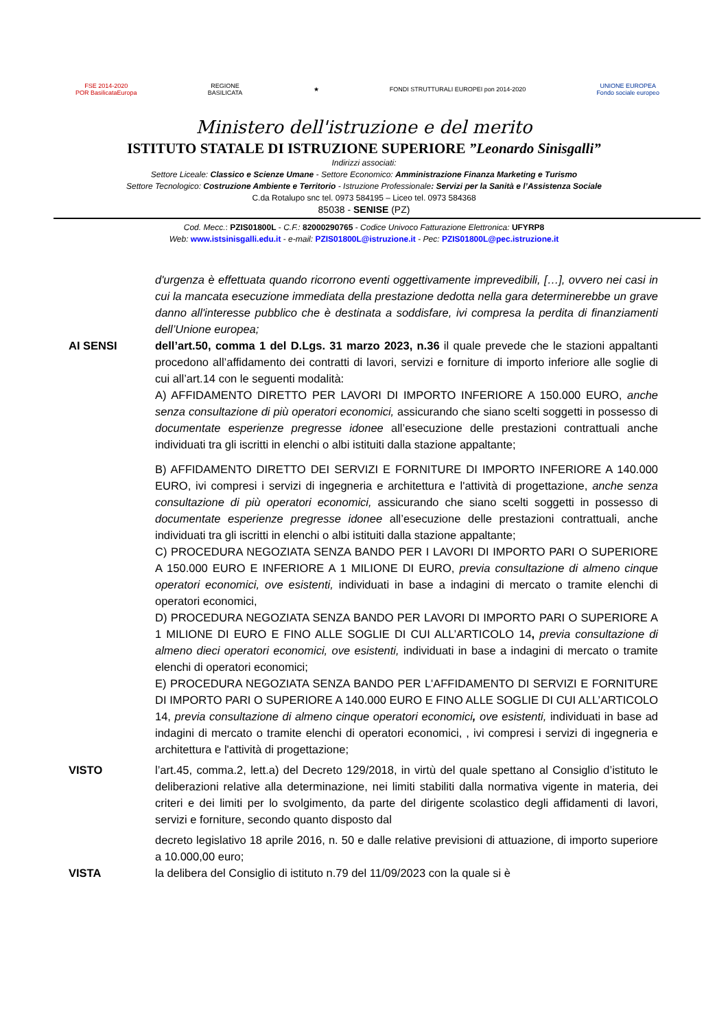FSE 2014-2020
POR BasilicataEuropa
REGIONE
BASILICATA
★
FONDI STRUTTURALI EUROPEI pon 2014-2020
UNIONE EUROPEA
Fondo sociale europeo
Ministero dell'istruzione e del merito
ISTITUTO STATALE DI ISTRUZIONE SUPERIORE ”Leonardo Sinisgalli”
Indirizzi associati:
Settore Liceale: Classico e Scienze Umane - Settore Economico: Amministrazione Finanza Marketing e Turismo
Settore Tecnologico: Costruzione Ambiente e Territorio - Istruzione Professionale: Servizi per la Sanità e l’Assistenza Sociale
C.da Rotalupo snc tel. 0973 584195 – Liceo tel. 0973 584368
85038 - SENISE (PZ)
Cod. Mecc.: PZIS01800L - C.F.: 82000290765 - Codice Univoco Fatturazione Elettronica: UFYRP8
Web: www.istsinisgalli.edu.it - e-mail: PZIS01800L@istruzione.it - Pec: PZIS01800L@pec.istruzione.it
d'urgenza è effettuata quando ricorrono eventi oggettivamente imprevedibili, […], ovvero nei casi in cui la mancata esecuzione immediata della prestazione dedotta nella gara determinerebbe un grave danno all'interesse pubblico che è destinata a soddisfare, ivi compresa la perdita di finanziamenti dell’Unione europea;
AI SENSI dell’art.50, comma 1 del D.Lgs. 31 marzo 2023, n.36 il quale prevede che le stazioni appaltanti procedono all’affidamento dei contratti di lavori, servizi e forniture di importo inferiore alle soglie di cui all’art.14 con le seguenti modalità:
A) AFFIDAMENTO DIRETTO PER LAVORI DI IMPORTO INFERIORE A 150.000 EURO, anche senza consultazione di più operatori economici, assicurando che siano scelti soggetti in possesso di documentate esperienze pregresse idonee all’esecuzione delle prestazioni contrattuali anche individuati tra gli iscritti in elenchi o albi istituiti dalla stazione appaltante;
B) AFFIDAMENTO DIRETTO DEI SERVIZI E FORNITURE DI IMPORTO INFERIORE A 140.000 EURO, ivi compresi i servizi di ingegneria e architettura e l'attività di progettazione, anche senza consultazione di più operatori economici, assicurando che siano scelti soggetti in possesso di documentate esperienze pregresse idonee all’esecuzione delle prestazioni contrattuali, anche individuati tra gli iscritti in elenchi o albi istituiti dalla stazione appaltante;
C) PROCEDURA NEGOZIATA SENZA BANDO PER I LAVORI DI IMPORTO PARI O SUPERIORE A 150.000 EURO E INFERIORE A 1 MILIONE DI EURO, previa consultazione di almeno cinque operatori economici, ove esistenti, individuati in base a indagini di mercato o tramite elenchi di operatori economici,
D) PROCEDURA NEGOZIATA SENZA BANDO PER LAVORI DI IMPORTO PARI O SUPERIORE A 1 MILIONE DI EURO E FINO ALLE SOGLIE DI CUI ALL’ARTICOLO 14, previa consultazione di almeno dieci operatori economici, ove esistenti, individuati in base a indagini di mercato o tramite elenchi di operatori economici;
E) PROCEDURA NEGOZIATA SENZA BANDO PER L'AFFIDAMENTO DI SERVIZI E FORNITURE DI IMPORTO PARI O SUPERIORE A 140.000 EURO E FINO ALLE SOGLIE DI CUI ALL’ARTICOLO 14, previa consultazione di almeno cinque operatori economici, ove esistenti, individuati in base ad indagini di mercato o tramite elenchi di operatori economici, , ivi compresi i servizi di ingegneria e architettura e l'attività di progettazione;
VISTO l’art.45, comma.2, lett.a) del Decreto 129/2018, in virtù del quale spettano al Consiglio d’istituto le deliberazioni relative alla determinazione, nei limiti stabiliti dalla normativa vigente in materia, dei criteri e dei limiti per lo svolgimento, da parte del dirigente scolastico degli affidamenti di lavori, servizi e forniture, secondo quanto disposto dal
decreto legislativo 18 aprile 2016, n. 50 e dalle relative previsioni di attuazione, di importo superiore a 10.000,00 euro;
VISTA la delibera del Consiglio di istituto n.79 del 11/09/2023 con la quale si è